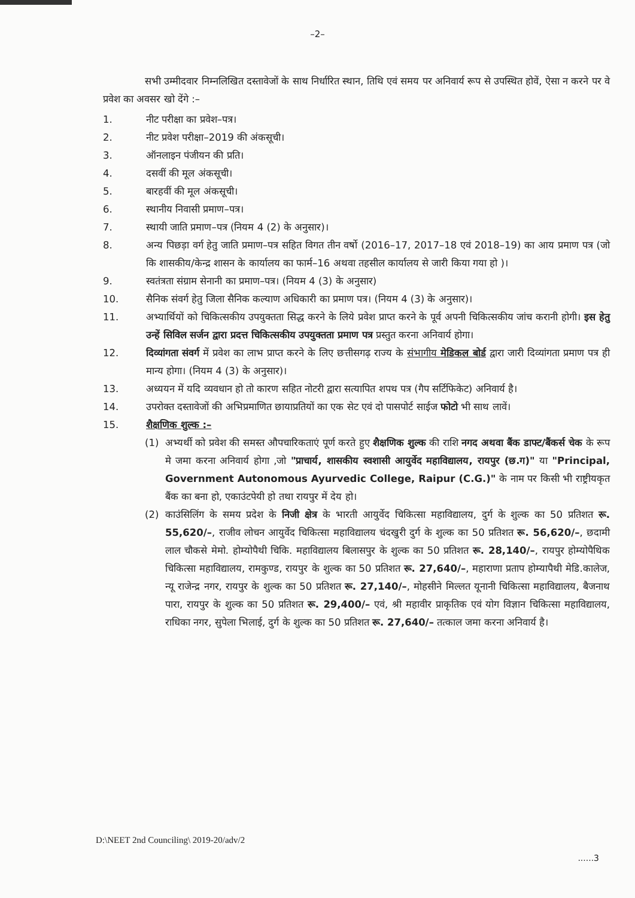–2–
सभी उम्मीदवार निम्नलिखित दस्तावेजों के साथ निर्धारित स्थान, तिथि एवं समय पर अनिवार्य रूप से उपस्थित होवें, ऐसा न करने पर वे प्रवेश का अवसर खो देंगे :–
1. नीट परीक्षा का प्रवेश–पत्र।
2. नीट प्रवेश परीक्षा–2019 की अंकसूची।
3. ऑनलाइन पंजीयन की प्रति।
4. दसवीं की मूल अंकसूची।
5. बारहवीं की मूल अंकसूची।
6. स्थानीय निवासी प्रमाण–पत्र।
7. स्थायी जाति प्रमाण–पत्र (नियम 4 (2) के अनुसार)।
8. अन्य पिछड़ा वर्ग हेतु जाति प्रमाण–पत्र सहित विगत तीन वर्षो (2016–17, 2017–18 एवं 2018–19) का आय प्रमाण पत्र (जो कि शासकीय/केन्द्र शासन के कार्यालय का फार्म–16 अथवा तहसील कार्यालय से जारी किया गया हो )।
9. स्वतंत्रता संग्राम सेनानी का प्रमाण–पत्र। (नियम 4 (3) के अनुसार)
10. सैनिक संवर्ग हेतु जिला सैनिक कल्याण अधिकारी का प्रमाण पत्र। (नियम 4 (3) के अनुसार)।
11. अभ्यार्थियों को चिकित्सकीय उपयुक्तता सिद्ध करने के लिये प्रवेश प्राप्त करने के पूर्व अपनी चिकित्सकीय जांच करानी होगी। इस हेतु उन्हें सिविल सर्जन द्वारा प्रदत्त चिकित्सकीय उपयुक्तता प्रमाण पत्र प्रस्तुत करना अनिवार्य होगा।
12. दिव्यांगता संवर्ग में प्रवेश का लाभ प्राप्त करने के लिए छत्तीसगढ़ राज्य के संभागीय मेडिकल बोर्ड द्वारा जारी दिव्यांगता प्रमाण पत्र ही मान्य होगा। (नियम 4 (3) के अनुसार)।
13. अध्ययन में यदि व्यवधान हो तो कारण सहित नोटरी द्वारा सत्यापित शपथ पत्र (गैप सर्टिफिकेट) अनिवार्य है।
14. उपरोक्त दस्तावेजों की अभिप्रमाणित छायाप्रतियों का एक सेट एवं दो पासपोर्ट साईज फोटो भी साथ लावें।
15. शैक्षणिक शुल्क :–
(1) अभ्यर्थी को प्रवेश की समस्त औपचारिकताएं पूर्ण करते हुए शैक्षणिक शुल्क की राशि नगद अथवा बैंक डाफ्ट/बैंकर्स चेक के रूप मे जमा करना अनिवार्य होगा ,जो "प्राचार्य, शासकीय स्वशासी आयुर्वेद महाविद्यालय, रायपुर (छ.ग)" या "Principal, Government Autonomous Ayurvedic College, Raipur (C.G.)" के नाम पर किसी भी राष्ट्रीयकृत बैंक का बना हो, एकाउंटपेयी हो तथा रायपुर में देय हो।
(2) काउंसिलिंग के समय प्रदेश के निजी क्षेत्र के भारती आयुर्वेद चिकित्सा महाविद्यालय, दुर्ग के शुल्क का 50 प्रतिशत रू. 55,620/–, राजीव लोचन आयुर्वेद चिकित्सा महाविद्यालय चंदखुरी दुर्ग के शुल्क का 50 प्रतिशत रू. 56,620/–, छदामी लाल चौकसे मेमो. होम्योपैथी चिकि. महाविद्यालय बिलासपुर के शुल्क का 50 प्रतिशत रू. 28,140/–, रायपुर होम्योपैथिक चिकित्सा महाविद्यालय, रामकुण्ड, रायपुर के शुल्क का 50 प्रतिशत रू. 27,640/–, महाराणा प्रताप होम्यापैथी मेडि.कालेज, न्यू राजेन्द्र नगर, रायपुर के शुल्क का 50 प्रतिशत रू. 27,140/–, मोहसीने मिल्लत यूनानी चिकित्सा महाविद्यालय, बैजनाथ पारा, रायपुर के शुल्क का 50 प्रतिशत रू. 29,400/– एवं, श्री महावीर प्राकृतिक एवं योग विज्ञान चिकित्सा महाविद्यालय, राधिका नगर, सुपेला भिलाई, दुर्ग के शुल्क का 50 प्रतिशत रू. 27,640/– तत्काल जमा करना अनिवार्य है।
D:\NEET 2nd Counciling\ 2019-20/adv/2
......3